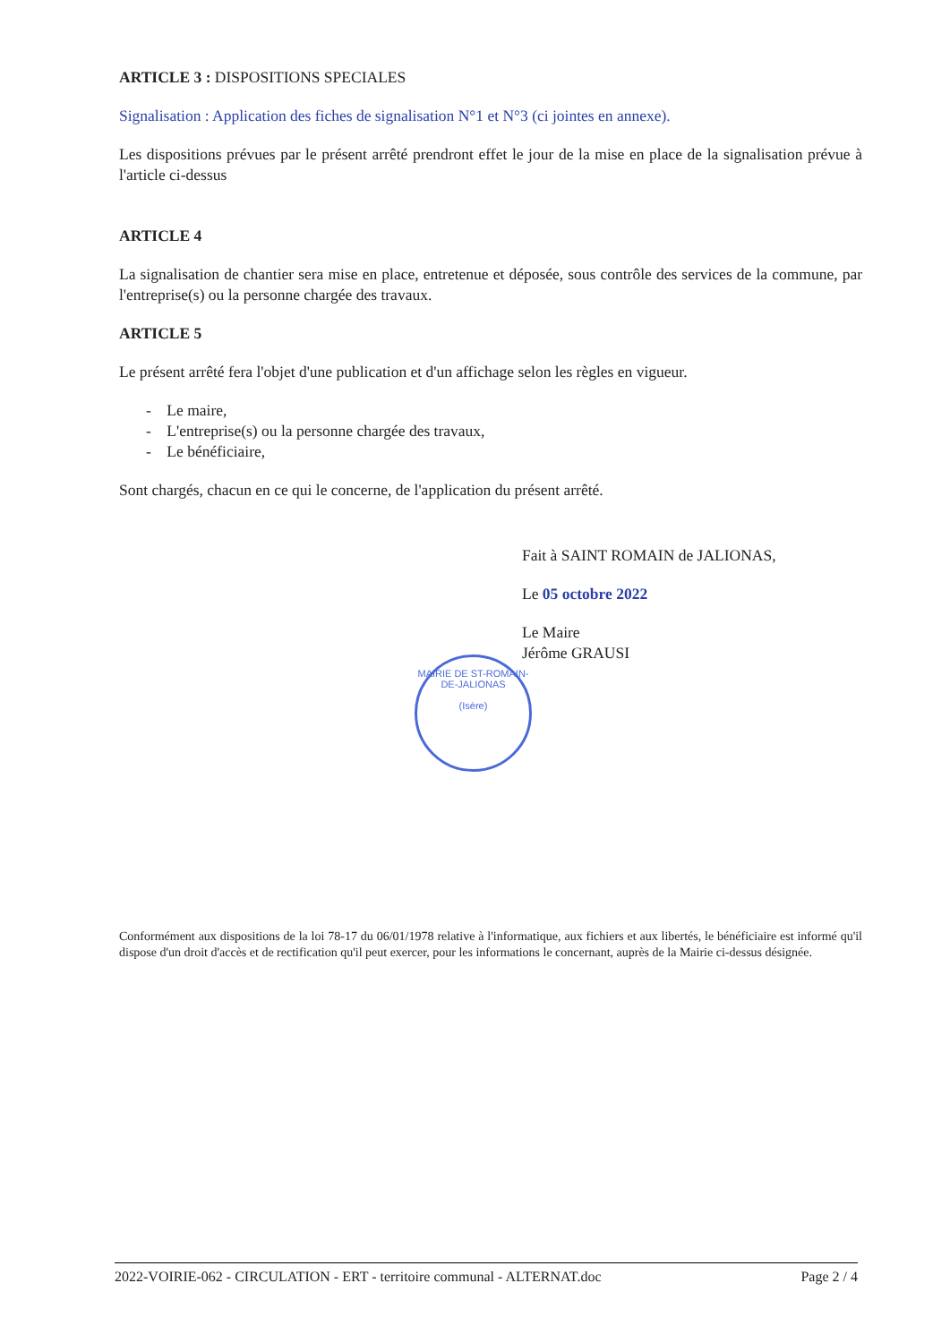ARTICLE 3 : DISPOSITIONS SPECIALES
Signalisation : Application des fiches de signalisation N°1 et N°3 (ci jointes en annexe).
Les dispositions prévues par le présent arrêté prendront effet le jour de la mise en place de la signalisation prévue à l'article ci-dessus
ARTICLE 4
La signalisation de chantier sera mise en place, entretenue et déposée, sous contrôle des services de la commune, par l'entreprise(s) ou la personne chargée des travaux.
ARTICLE 5
Le présent arrêté fera l'objet d'une publication et d'un affichage selon les règles en vigueur.
- Le maire,
- L'entreprise(s) ou la personne chargée des travaux,
- Le bénéficiaire,
Sont chargés, chacun en ce qui le concerne, de l'application du présent arrêté.
Fait à SAINT ROMAIN de JALIONAS,
Le 05 octobre 2022
Le Maire
Jérôme GRAUSI
MAIRIE DE ST-ROMAIN-DE-JALIONAS
(Isère)
Conformément aux dispositions de la loi 78-17 du 06/01/1978 relative à l'informatique, aux fichiers et aux libertés, le bénéficiaire est informé qu'il dispose d'un droit d'accès et de rectification qu'il peut exercer, pour les informations le concernant, auprès de la Mairie ci-dessus désignée.
2022-VOIRIE-062 - CIRCULATION - ERT - territoire communal - ALTERNAT.doc Page 2 / 4